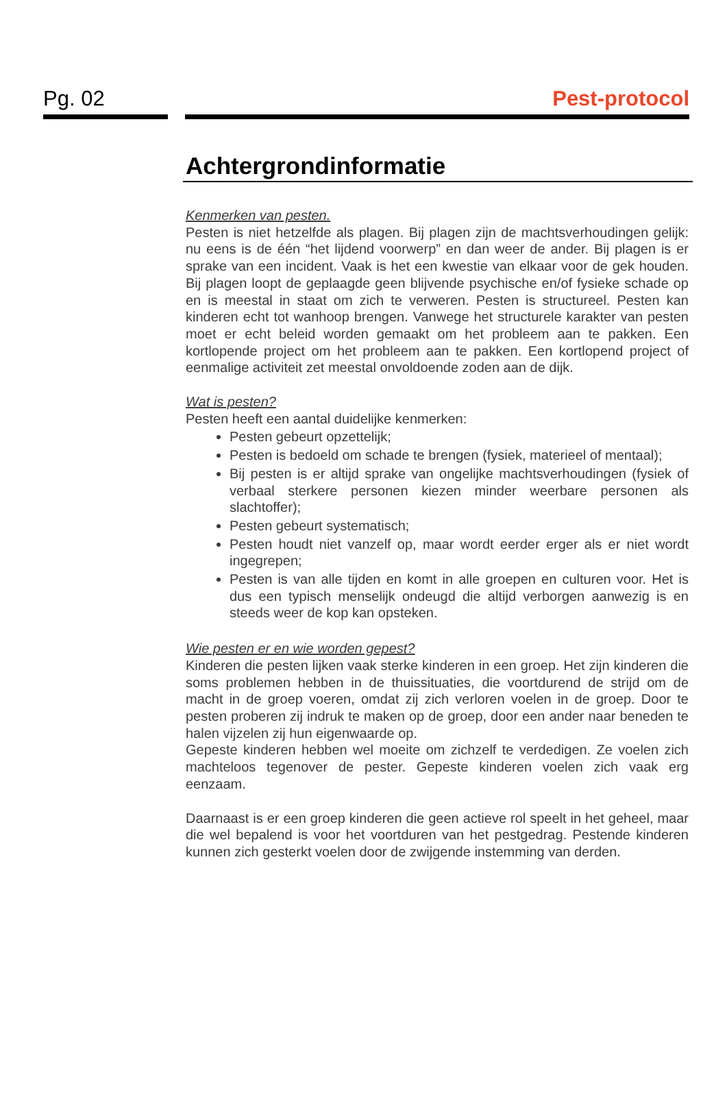Pg. 02 Pest-protocol
Achtergrondinformatie
Kenmerken van pesten.
Pesten is niet hetzelfde als plagen. Bij plagen zijn de machtsverhoudingen gelijk: nu eens is de één “het lijdend voorwerp” en dan weer de ander. Bij plagen is er sprake van een incident. Vaak is het een kwestie van elkaar voor de gek houden. Bij plagen loopt de geplaagde geen blijvende psychische en/of fysieke schade op en is meestal in staat om zich te verweren. Pesten is structureel. Pesten kan kinderen echt tot wanhoop brengen. Vanwege het structurele karakter van pesten moet er echt beleid worden gemaakt om het probleem aan te pakken. Een kortlopende project om het probleem aan te pakken. Een kortlopend project of eenmalige activiteit zet meestal onvoldoende zoden aan de dijk.
Wat is pesten?
Pesten heeft een aantal duidelijke kenmerken:
Pesten gebeurt opzettelijk;
Pesten is bedoeld om schade te brengen (fysiek, materieel of mentaal);
Bij pesten is er altijd sprake van ongelijke machtsverhoudingen (fysiek of verbaal sterkere personen kiezen minder weerbare personen als slachtoffer);
Pesten gebeurt systematisch;
Pesten houdt niet vanzelf op, maar wordt eerder erger als er niet wordt ingegrepen;
Pesten is van alle tijden en komt in alle groepen en culturen voor. Het is dus een typisch menselijk ondeugd die altijd verborgen aanwezig is en steeds weer de kop kan opsteken.
Wie pesten er en wie worden gepest?
Kinderen die pesten lijken vaak sterke kinderen in een groep. Het zijn kinderen die soms problemen hebben in de thuissituaties, die voortdurend de strijd om de macht in de groep voeren, omdat zij zich verloren voelen in de groep. Door te pesten proberen zij indruk te maken op de groep, door een ander naar beneden te halen vijzelen zij hun eigenwaarde op.
Gepeste kinderen hebben wel moeite om zichzelf te verdedigen. Ze voelen zich machteloos tegenover de pester. Gepeste kinderen voelen zich vaak erg eenzaam.
Daarnaast is er een groep kinderen die geen actieve rol speelt in het geheel, maar die wel bepalend is voor het voortduren van het pestgedrag. Pestende kinderen kunnen zich gesterkt voelen door de zwijgende instemming van derden.